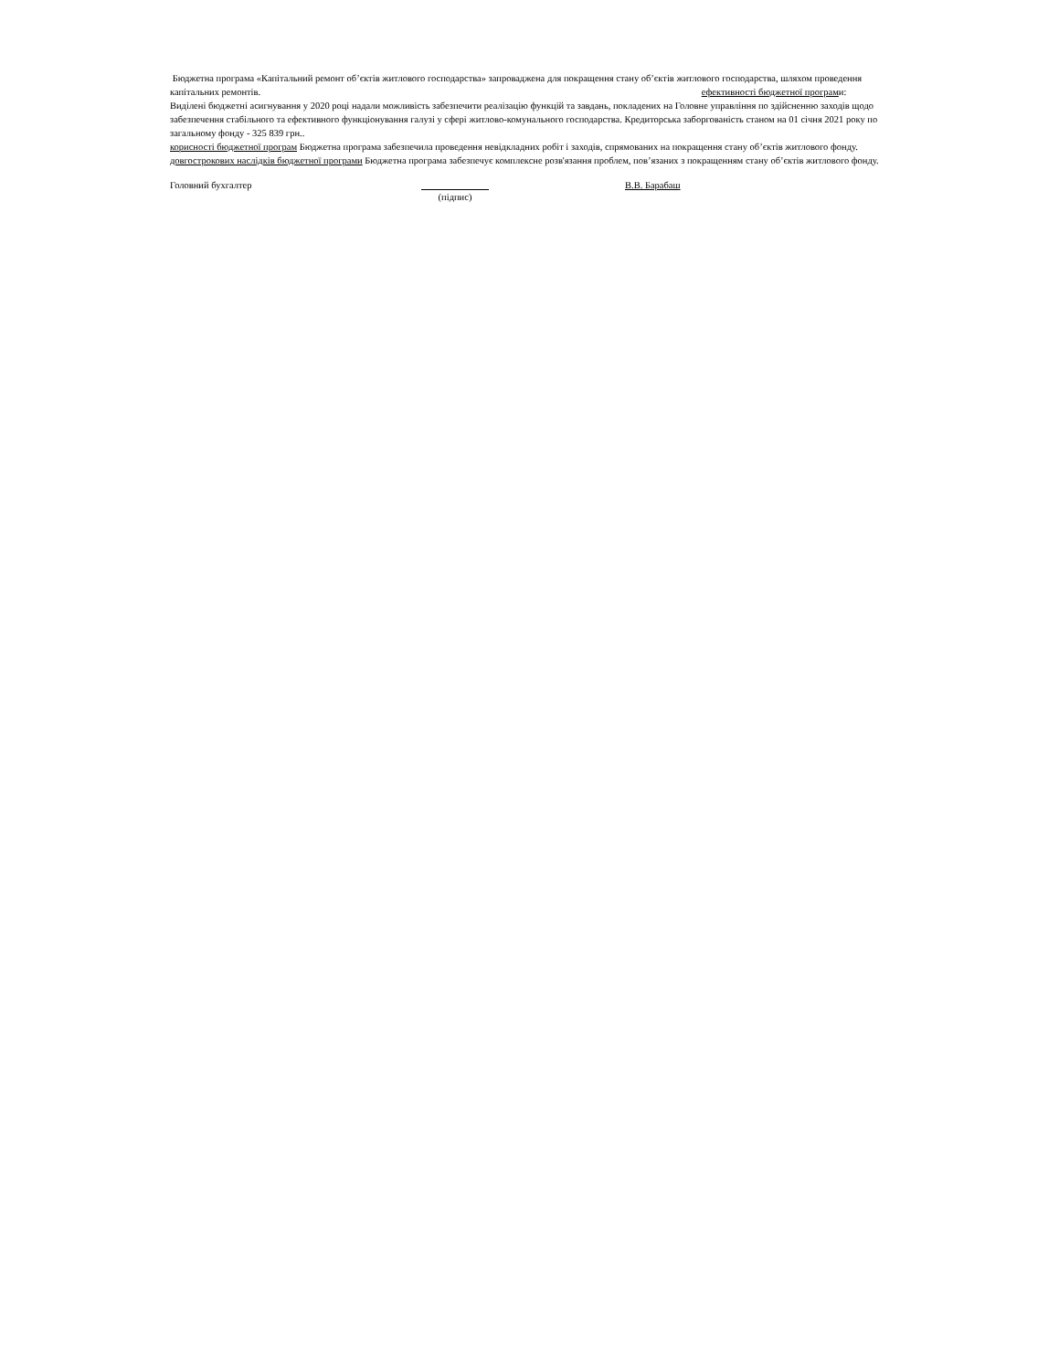Бюджетна програма «Капітальний ремонт об’єктів житлового господарства» запроваджена для покращення стану об’єктів житлового господарства, шляхом проведення капітальних ремонтів. ефективності бюджетної програми: Виділені бюджетні асигнування у 2020 році надали можливість забезпечити реалізацію функцій та завдань, покладених на Головне управління по здійсненню заходів щодо забезпечення стабільного та ефективного функціонування галузі у сфері житлово-комунального господарства. Кредиторська заборгованість станом на 01 січня 2021 року по загальному фонду - 325 839 грн..
корисності бюджетної програм Бюджетна програма забезпечила проведення невідкладних робіт і заходів, спрямованих на покращення стану об’єктів житлового фонду.
довгострокових наслідків бюджетної програми Бюджетна програма забезпечує комплексне розв'язання проблем, пов’язаних з покращенням стану об’єктів житлового фонду.
Головний бухгалтер (підпис) В.В. Барабаш